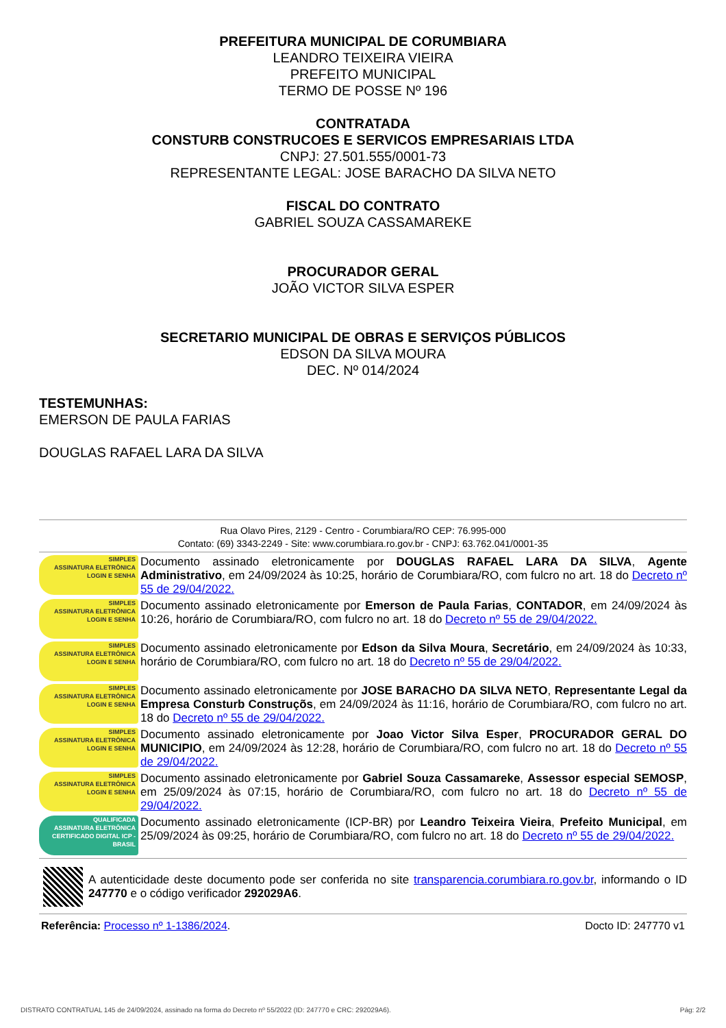PREFEITURA MUNICIPAL DE CORUMBIARA
LEANDRO TEIXEIRA VIEIRA
PREFEITO MUNICIPAL
TERMO DE POSSE Nº 196
CONTRATADA
CONSTURB CONSTRUCOES E SERVICOS EMPRESARIAIS LTDA
CNPJ: 27.501.555/0001-73
REPRESENTANTE LEGAL: JOSE BARACHO DA SILVA NETO
FISCAL DO CONTRATO
GABRIEL SOUZA CASSAMAREKE
PROCURADOR GERAL
JOÃO VICTOR SILVA ESPER
SECRETARIO MUNICIPAL DE OBRAS E SERVIÇOS PÚBLICOS
EDSON DA SILVA MOURA
DEC. Nº 014/2024
TESTEMUNHAS:
EMERSON DE PAULA FARIAS
DOUGLAS RAFAEL LARA DA SILVA
Rua Olavo Pires, 2129 - Centro - Corumbiara/RO CEP: 76.995-000
Contato: (69) 3343-2249 - Site: www.corumbiara.ro.gov.br - CNPJ: 63.762.041/0001-35
SIMPLES
ASSINATURA ELETRÔNICA
LOGIN E SENHA
Documento assinado eletronicamente por DOUGLAS RAFAEL LARA DA SILVA, Agente Administrativo, em 24/09/2024 às 10:25, horário de Corumbiara/RO, com fulcro no art. 18 do Decreto nº 55 de 29/04/2022.
SIMPLES
ASSINATURA ELETRÔNICA
LOGIN E SENHA
Documento assinado eletronicamente por Emerson de Paula Farias, CONTADOR, em 24/09/2024 às 10:26, horário de Corumbiara/RO, com fulcro no art. 18 do Decreto nº 55 de 29/04/2022.
SIMPLES
ASSINATURA ELETRÔNICA
LOGIN E SENHA
Documento assinado eletronicamente por Edson da Silva Moura, Secretário, em 24/09/2024 às 10:33, horário de Corumbiara/RO, com fulcro no art. 18 do Decreto nº 55 de 29/04/2022.
SIMPLES
ASSINATURA ELETRÔNICA
LOGIN E SENHA
Documento assinado eletronicamente por JOSE BARACHO DA SILVA NETO, Representante Legal da Empresa Consturb Construçõs, em 24/09/2024 às 11:16, horário de Corumbiara/RO, com fulcro no art. 18 do Decreto nº 55 de 29/04/2022.
SIMPLES
ASSINATURA ELETRÔNICA
LOGIN E SENHA
Documento assinado eletronicamente por Joao Victor Silva Esper, PROCURADOR GERAL DO MUNICIPIO, em 24/09/2024 às 12:28, horário de Corumbiara/RO, com fulcro no art. 18 do Decreto nº 55 de 29/04/2022.
SIMPLES
ASSINATURA ELETRÔNICA
LOGIN E SENHA
Documento assinado eletronicamente por Gabriel Souza Cassamareke, Assessor especial SEMOSP, em 25/09/2024 às 07:15, horário de Corumbiara/RO, com fulcro no art. 18 do Decreto nº 55 de 29/04/2022.
QUALIFICADA
ASSINATURA ELETRÔNICA
CERTIFICADO DIGITAL ICP - BRASIL
Documento assinado eletronicamente (ICP-BR) por Leandro Teixeira Vieira, Prefeito Municipal, em 25/09/2024 às 09:25, horário de Corumbiara/RO, com fulcro no art. 18 do Decreto nº 55 de 29/04/2022.
A autenticidade deste documento pode ser conferida no site transparencia.corumbiara.ro.gov.br, informando o ID 247770 e o código verificador 292029A6.
Referência: Processo nº 1-1386/2024. Docto ID: 247770 v1
DISTRATO CONTRATUAL 145 de 24/09/2024, assinado na forma do Decreto nº 55/2022 (ID: 247770 e CRC: 292029A6). Pág: 2/2